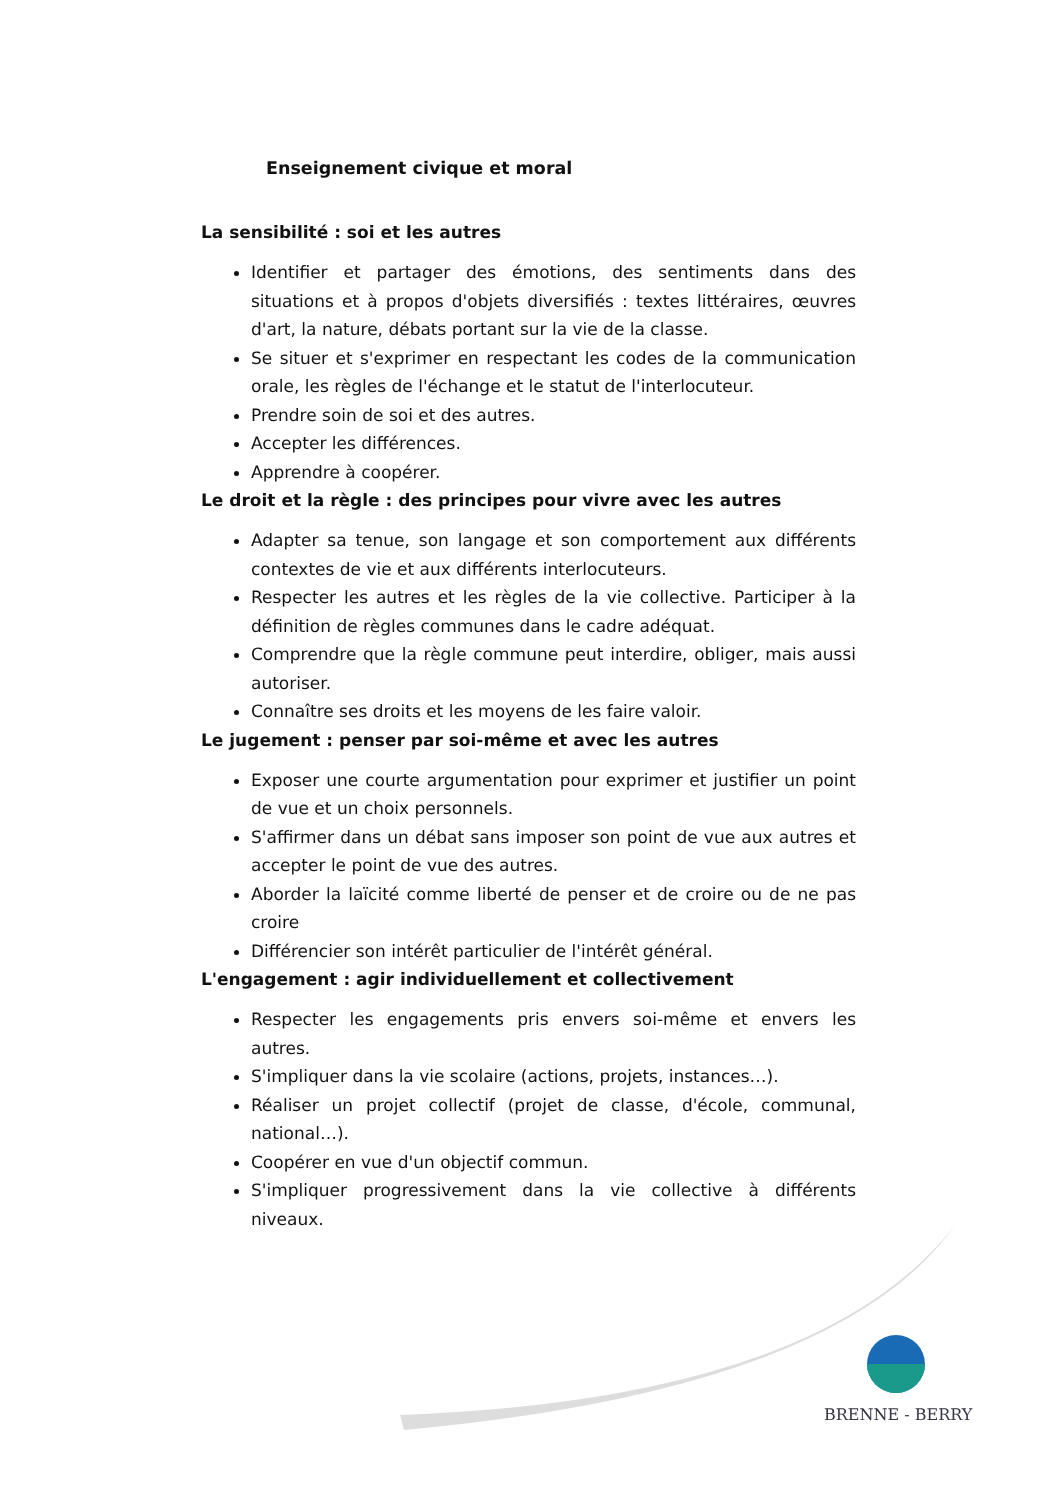Enseignement civique et moral
La sensibilité : soi et les autres
Identifier et partager des émotions, des sentiments dans des situations et à propos d'objets diversifiés : textes littéraires, œuvres d'art, la nature, débats portant sur la vie de la classe.
Se situer et s'exprimer en respectant les codes de la communication orale, les règles de l'échange et le statut de l'interlocuteur.
Prendre soin de soi et des autres.
Accepter les différences.
Apprendre à coopérer.
Le droit et la règle : des principes pour vivre avec les autres
Adapter sa tenue, son langage et son comportement aux différents contextes de vie et aux différents interlocuteurs.
Respecter les autres et les règles de la vie collective. Participer à la définition de règles communes dans le cadre adéquat.
Comprendre que la règle commune peut interdire, obliger, mais aussi autoriser.
Connaître ses droits et les moyens de les faire valoir.
Le jugement : penser par soi-même et avec les autres
Exposer une courte argumentation pour exprimer et justifier un point de vue et un choix personnels.
S'affirmer dans un débat sans imposer son point de vue aux autres et accepter le point de vue des autres.
Aborder la laïcité comme liberté de penser et de croire ou de ne pas croire
Différencier son intérêt particulier de l'intérêt général.
L'engagement : agir individuellement et collectivement
Respecter les engagements pris envers soi-même et envers les autres.
S'impliquer dans la vie scolaire (actions, projets, instances…).
Réaliser un projet collectif (projet de classe, d'école, communal, national…).
Coopérer en vue d'un objectif commun.
S'impliquer progressivement dans la vie collective à différents niveaux.
BRENNE - BERRY